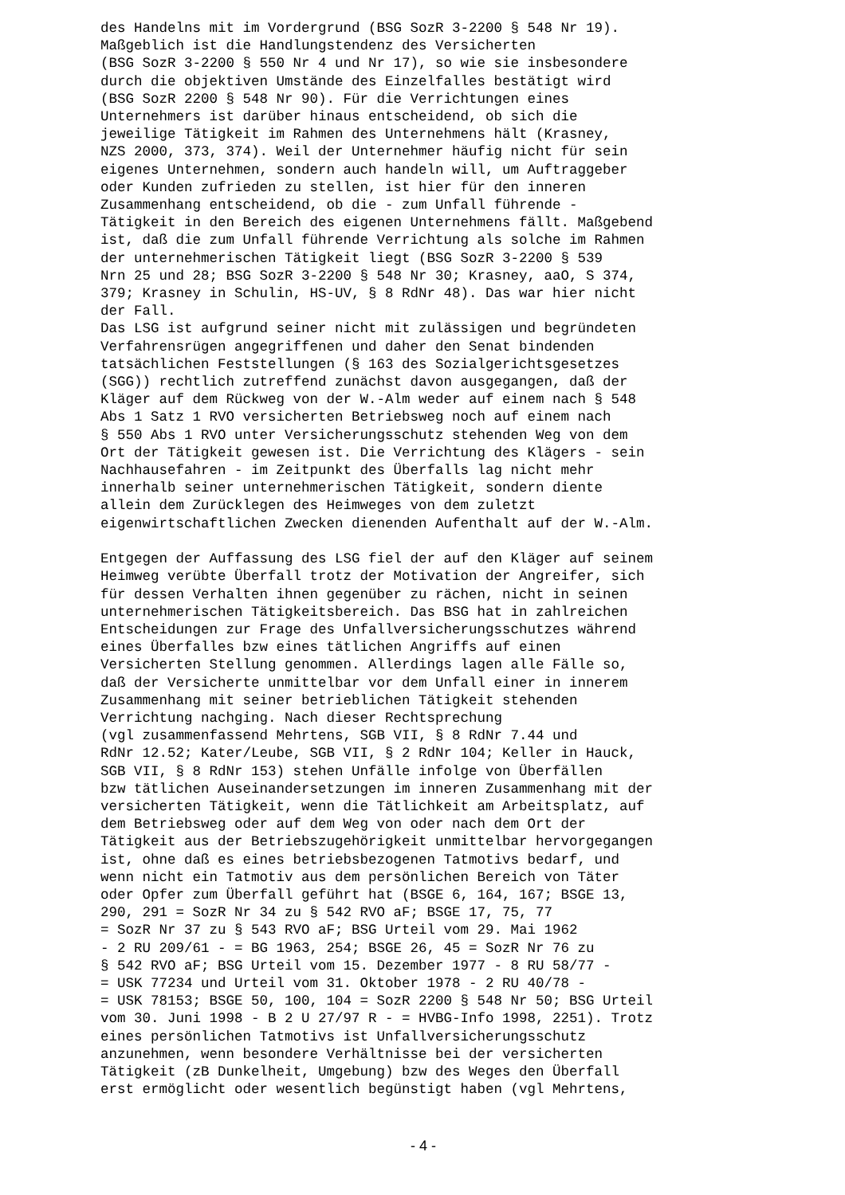des Handelns mit im Vordergrund (BSG SozR 3-2200 § 548 Nr 19).
Maßgeblich ist die Handlungstendenz des Versicherten
(BSG SozR 3-2200 § 550 Nr 4 und Nr 17), so wie sie insbesondere
durch die objektiven Umstände des Einzelfalles bestätigt wird
(BSG SozR 2200 § 548 Nr 90). Für die Verrichtungen eines
Unternehmers ist darüber hinaus entscheidend, ob sich die
jeweilige Tätigkeit im Rahmen des Unternehmens hält (Krasney,
NZS 2000, 373, 374). Weil der Unternehmer häufig nicht für sein
eigenes Unternehmen, sondern auch handeln will, um Auftraggeber
oder Kunden zufrieden zu stellen, ist hier für den inneren
Zusammenhang entscheidend, ob die - zum Unfall führende -
Tätigkeit in den Bereich des eigenen Unternehmens fällt. Maßgebend
ist, daß die zum Unfall führende Verrichtung als solche im Rahmen
der unternehmerischen Tätigkeit liegt (BSG SozR 3-2200 § 539
Nrn 25 und 28; BSG SozR 3-2200 § 548 Nr 30; Krasney, aaO, S 374,
379; Krasney in Schulin, HS-UV, § 8 RdNr 48). Das war hier nicht
der Fall.
Das LSG ist aufgrund seiner nicht mit zulässigen und begründeten
Verfahrensrügen angegriffenen und daher den Senat bindenden
tatsächlichen Feststellungen (§ 163 des Sozialgerichtsgesetzes
(SGG)) rechtlich zutreffend zunächst davon ausgegangen, daß der
Kläger auf dem Rückweg von der W.-Alm weder auf einem nach § 548
Abs 1 Satz 1 RVO versicherten Betriebsweg noch auf einem nach
§ 550 Abs 1 RVO unter Versicherungsschutz stehenden Weg von dem
Ort der Tätigkeit gewesen ist. Die Verrichtung des Klägers - sein
Nachhausefahren - im Zeitpunkt des Überfalls lag nicht mehr
innerhalb seiner unternehmerischen Tätigkeit, sondern diente
allein dem Zurücklegen des Heimweges von dem zuletzt
eigenwirtschaftlichen Zwecken dienenden Aufenthalt auf der W.-Alm.

Entgegen der Auffassung des LSG fiel der auf den Kläger auf seinem
Heimweg verübte Überfall trotz der Motivation der Angreifer, sich
für dessen Verhalten ihnen gegenüber zu rächen, nicht in seinen
unternehmerischen Tätigkeitsbereich. Das BSG hat in zahlreichen
Entscheidungen zur Frage des Unfallversicherungsschutzes während
eines Überfalles bzw eines tätlichen Angriffs auf einen
Versicherten Stellung genommen. Allerdings lagen alle Fälle so,
daß der Versicherte unmittelbar vor dem Unfall einer in innerem
Zusammenhang mit seiner betrieblichen Tätigkeit stehenden
Verrichtung nachging. Nach dieser Rechtsprechung
(vgl zusammenfassend Mehrtens, SGB VII, § 8 RdNr 7.44 und
RdNr 12.52; Kater/Leube, SGB VII, § 2 RdNr 104; Keller in Hauck,
SGB VII, § 8 RdNr 153) stehen Unfälle infolge von Überfällen
bzw tätlichen Auseinandersetzungen im inneren Zusammenhang mit der
versicherten Tätigkeit, wenn die Tätlichkeit am Arbeitsplatz, auf
dem Betriebsweg oder auf dem Weg von oder nach dem Ort der
Tätigkeit aus der Betriebszugehörigkeit unmittelbar hervorgegangen
ist, ohne daß es eines betriebsbezogenen Tatmotivs bedarf, und
wenn nicht ein Tatmotiv aus dem persönlichen Bereich von Täter
oder Opfer zum Überfall geführt hat (BSGE 6, 164, 167; BSGE 13,
290, 291 = SozR Nr 34 zu § 542 RVO aF; BSGE 17, 75, 77
= SozR Nr 37 zu § 543 RVO aF; BSG Urteil vom 29. Mai 1962
- 2 RU 209/61 - = BG 1963, 254; BSGE 26, 45 = SozR Nr 76 zu
§ 542 RVO aF; BSG Urteil vom 15. Dezember 1977 - 8 RU 58/77 -
= USK 77234 und Urteil vom 31. Oktober 1978 - 2 RU 40/78 -
= USK 78153; BSGE 50, 100, 104 = SozR 2200 § 548 Nr 50; BSG Urteil
vom 30. Juni 1998 - B 2 U 27/97 R - = HVBG-Info 1998, 2251). Trotz
eines persönlichen Tatmotivs ist Unfallversicherungsschutz
anzunehmen, wenn besondere Verhältnisse bei der versicherten
Tätigkeit (zB Dunkelheit, Umgebung) bzw des Weges den Überfall
erst ermöglicht oder wesentlich begünstigt haben (vgl Mehrtens,
- 4 -